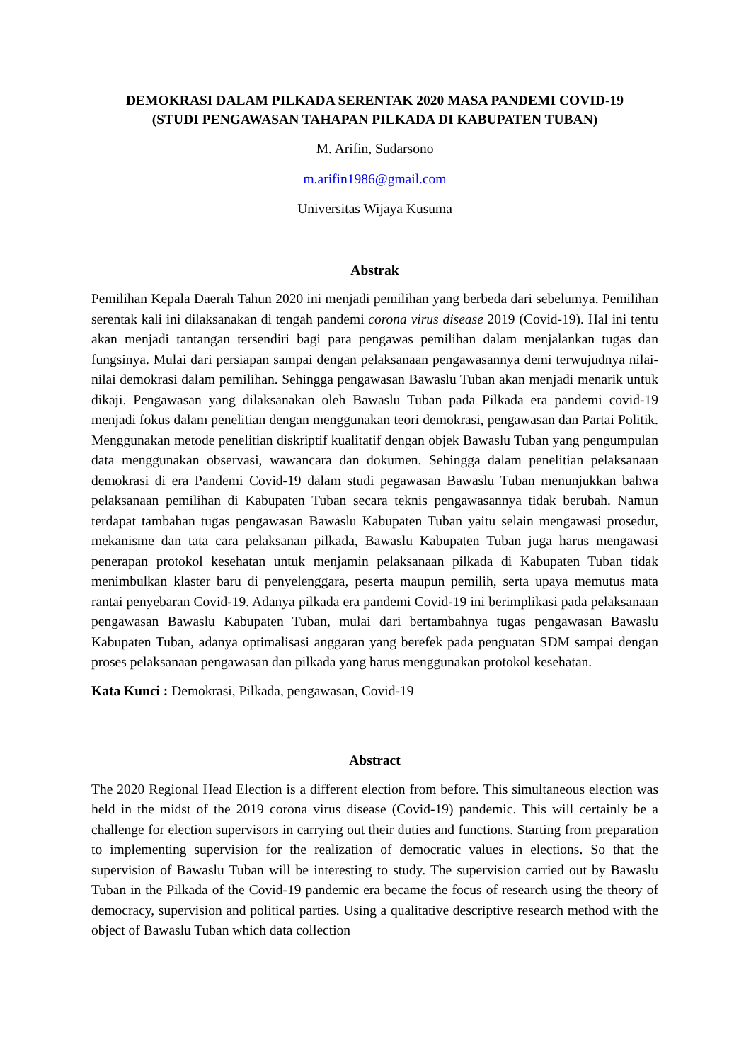DEMOKRASI DALAM PILKADA SERENTAK 2020 MASA PANDEMI COVID-19
(STUDI PENGAWASAN TAHAPAN PILKADA DI KABUPATEN TUBAN)
M. Arifin, Sudarsono
m.arifin1986@gmail.com
Universitas Wijaya Kusuma
Abstrak
Pemilihan Kepala Daerah Tahun 2020 ini menjadi pemilihan yang berbeda dari sebelumya. Pemilihan serentak kali ini dilaksanakan di tengah pandemi corona virus disease 2019 (Covid-19). Hal ini tentu akan menjadi tantangan tersendiri bagi para pengawas pemilihan dalam menjalankan tugas dan fungsinya. Mulai dari persiapan sampai dengan pelaksanaan pengawasannya demi terwujudnya nilai-nilai demokrasi dalam pemilihan. Sehingga pengawasan Bawaslu Tuban akan menjadi menarik untuk dikaji. Pengawasan yang dilaksanakan oleh Bawaslu Tuban pada Pilkada era pandemi covid-19 menjadi fokus dalam penelitian dengan menggunakan teori demokrasi, pengawasan dan Partai Politik. Menggunakan metode penelitian diskriptif kualitatif dengan objek Bawaslu Tuban yang pengumpulan data menggunakan observasi, wawancara dan dokumen. Sehingga dalam penelitian pelaksanaan demokrasi di era Pandemi Covid-19 dalam studi pegawasan Bawaslu Tuban menunjukkan bahwa pelaksanaan pemilihan di Kabupaten Tuban secara teknis pengawasannya tidak berubah. Namun terdapat tambahan tugas pengawasan Bawaslu Kabupaten Tuban yaitu selain mengawasi prosedur, mekanisme dan tata cara pelaksanan pilkada, Bawaslu Kabupaten Tuban juga harus mengawasi penerapan protokol kesehatan untuk menjamin pelaksanaan pilkada di Kabupaten Tuban tidak menimbulkan klaster baru di penyelenggara, peserta maupun pemilih, serta upaya memutus mata rantai penyebaran Covid-19. Adanya pilkada era pandemi Covid-19 ini berimplikasi pada pelaksanaan pengawasan Bawaslu Kabupaten Tuban, mulai dari bertambahnya tugas pengawasan Bawaslu Kabupaten Tuban, adanya optimalisasi anggaran yang berefek pada penguatan SDM sampai dengan proses pelaksanaan pengawasan dan pilkada yang harus menggunakan protokol kesehatan.
Kata Kunci : Demokrasi, Pilkada, pengawasan, Covid-19
Abstract
The 2020 Regional Head Election is a different election from before. This simultaneous election was held in the midst of the 2019 corona virus disease (Covid-19) pandemic. This will certainly be a challenge for election supervisors in carrying out their duties and functions. Starting from preparation to implementing supervision for the realization of democratic values in elections. So that the supervision of Bawaslu Tuban will be interesting to study. The supervision carried out by Bawaslu Tuban in the Pilkada of the Covid-19 pandemic era became the focus of research using the theory of democracy, supervision and political parties. Using a qualitative descriptive research method with the object of Bawaslu Tuban which data collection